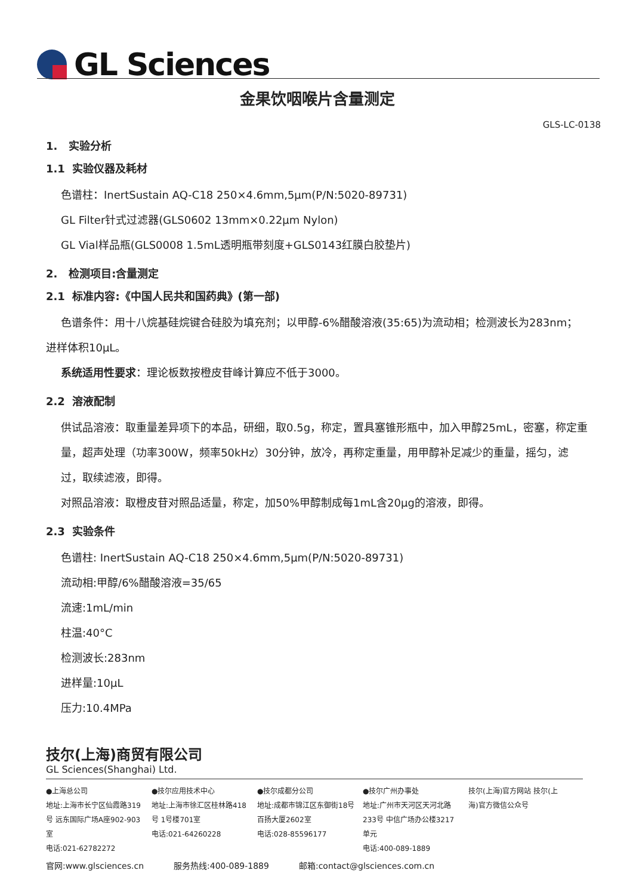GL Sciences
金果饮咽喉片含量测定
GLS-LC-0138
1. 实验分析
1.1 实验仪器及耗材
色谱柱：InertSustain AQ-C18 250×4.6mm,5µm(P/N:5020-89731)
GL Filter针式过滤器(GLS0602 13mm×0.22µm Nylon)
GL Vial样品瓶(GLS0008 1.5mL透明瓶带刻度+GLS0143红膜白胶垫片)
2. 检测项目:含量测定
2.1 标准内容:《中国人民共和国药典》(第一部)
色谱条件：用十八烷基硅烷键合硅胶为填充剂；以甲醇-6%醋酸溶液(35:65)为流动相；检测波长为283nm；
进样体积10µL。
系统适用性要求：理论板数按橙皮苷峰计算应不低于3000。
2.2 溶液配制
供试品溶液：取重量差异项下的本品，研细，取0.5g，称定，置具塞锥形瓶中，加入甲醇25mL，密塞，称定重量，超声处理（功率300W，频率50kHz）30分钟，放冷，再称定重量，用甲醇补足减少的重量，摇匀，滤过，取续滤液，即得。
对照品溶液：取橙皮苷对照品适量，称定，加50%甲醇制成每1mL含20µg的溶液，即得。
2.3 实验条件
色谱柱: InertSustain AQ-C18 250×4.6mm,5µm(P/N:5020-89731)
流动相:甲醇/6%醋酸溶液=35/65
流速:1mL/min
柱温:40°C
检测波长:283nm
进样量:10µL
压力:10.4MPa
技尔(上海)商贸有限公司
GL Sciences(Shanghai) Ltd.
●上海总公司
地址:上海市长宁区仙霞路319号 远东国际广场A座902-903室
电话:021-62782272
●技尔应用技术中心
地址:上海市徐汇区桂林路418号 1号楼701室
电话:021-64260228
●技尔成都分公司
地址:成都市锦江区东御街18号 百扬大厦2602室
电话:028-85596177
●技尔广州办事处
地址:广州市天河区天河北路233号 中信广场办公楼3217单元
电话:400-089-1889
技尔(上海)官方网站 技尔(上海)官方微信公众号
官网:www.glsciences.cn 服务热线:400-089-1889 邮箱:contact@glsciences.com.cn